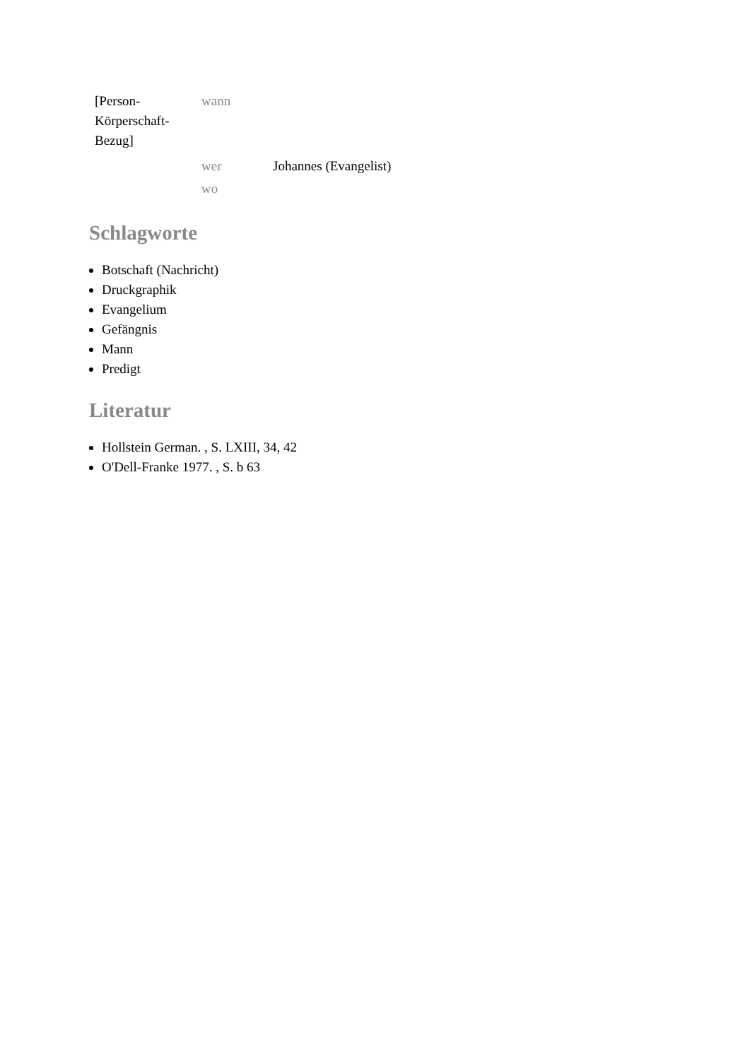| [Person- Körperschaft- Bezug] | wann | |
| | wer | Johannes (Evangelist) |
| | wo | |
Schlagworte
Botschaft (Nachricht)
Druckgraphik
Evangelium
Gefängnis
Mann
Predigt
Literatur
Hollstein German. , S. LXIII, 34, 42
O'Dell-Franke 1977. , S. b 63